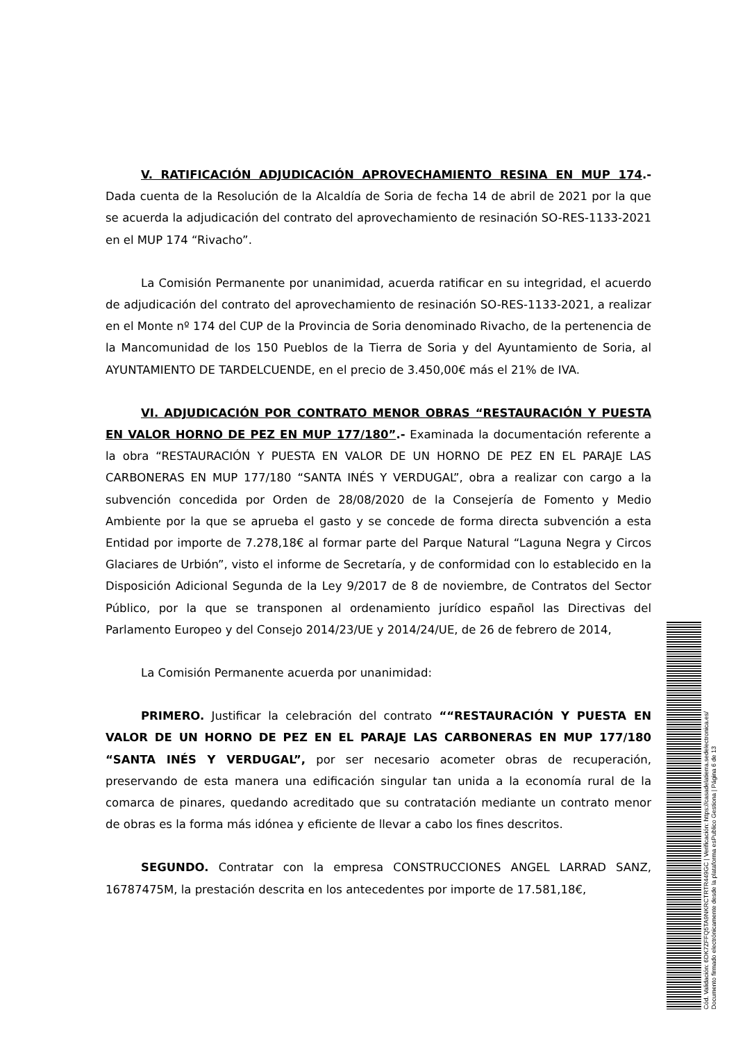V. RATIFICACIÓN ADJUDICACIÓN APROVECHAMIENTO RESINA EN MUP 174.- Dada cuenta de la Resolución de la Alcaldía de Soria de fecha 14 de abril de 2021 por la que se acuerda la adjudicación del contrato del aprovechamiento de resinación SO-RES-1133-2021 en el MUP 174 “Rivacho”.
La Comisión Permanente por unanimidad, acuerda ratificar en su integridad, el acuerdo de adjudicación del contrato del aprovechamiento de resinación SO-RES-1133-2021, a realizar en el Monte nº 174 del CUP de la Provincia de Soria denominado Rivacho, de la pertenencia de la Mancomunidad de los 150 Pueblos de la Tierra de Soria y del Ayuntamiento de Soria, al AYUNTAMIENTO DE TARDELCUENDE, en el precio de 3.450,00€ más el 21% de IVA.
VI. ADJUDICACIÓN POR CONTRATO MENOR OBRAS “RESTAURACIÓN Y PUESTA EN VALOR HORNO DE PEZ EN MUP 177/180”.- Examinada la documentación referente a la obra “RESTAURACIÓN Y PUESTA EN VALOR DE UN HORNO DE PEZ EN EL PARAJE LAS CARBONERAS EN MUP 177/180 “SANTA INÉS Y VERDUGAL”, obra a realizar con cargo a la subvención concedida por Orden de 28/08/2020 de la Consejería de Fomento y Medio Ambiente por la que se aprueba el gasto y se concede de forma directa subvención a esta Entidad por importe de 7.278,18€ al formar parte del Parque Natural “Laguna Negra y Circos Glaciares de Urbión”, visto el informe de Secretaría, y de conformidad con lo establecido en la Disposición Adicional Segunda de la Ley 9/2017 de 8 de noviembre, de Contratos del Sector Público, por la que se transponen al ordenamiento jurídico español las Directivas del Parlamento Europeo y del Consejo 2014/23/UE y 2014/24/UE, de 26 de febrero de 2014,
La Comisión Permanente acuerda por unanimidad:
PRIMERO. Justificar la celebración del contrato ““RESTAURACIÓN Y PUESTA EN VALOR DE UN HORNO DE PEZ EN EL PARAJE LAS CARBONERAS EN MUP 177/180 “SANTA INÉS Y VERDUGAL”, por ser necesario acometer obras de recuperación, preservando de esta manera una edificación singular tan unida a la economía rural de la comarca de pinares, quedando acreditado que su contratación mediante un contrato menor de obras es la forma más idónea y eficiente de llevar a cabo los fines descritos.
SEGUNDO. Contratar con la empresa CONSTRUCCIONES ANGEL LARRAD SANZ, 16787475M, la prestación descrita en los antecedentes por importe de 17.581,18€,
Cód. Validación: 6DK7ZFFQ5TA9NKRCTRTR449GC | Verificación: https://casadelatierra.sedelectronica.es/
Documento firmado electrónicamente desde la plataforma esPublico Gestiona | Página 6 de 13